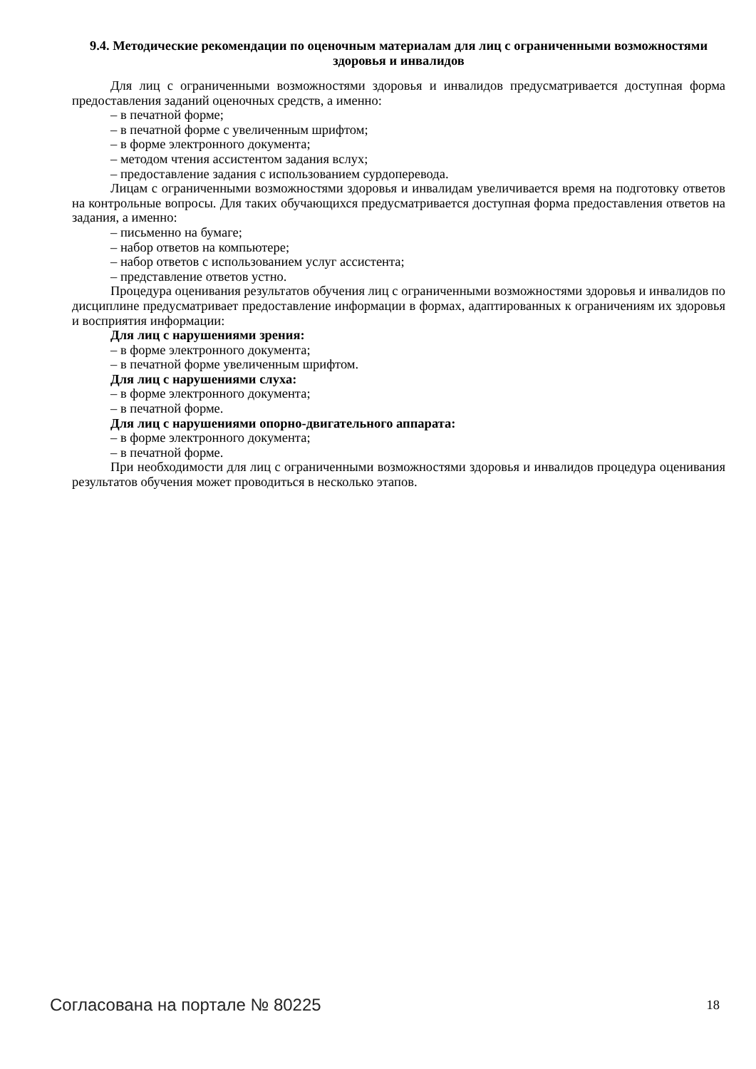9.4. Методические рекомендации по оценочным материалам для лиц с ограниченными возможностями здоровья и инвалидов
Для лиц с ограниченными возможностями здоровья и инвалидов предусматривается доступная форма предоставления заданий оценочных средств, а именно:
– в печатной форме;
– в печатной форме с увеличенным шрифтом;
– в форме электронного документа;
– методом чтения ассистентом задания вслух;
– предоставление задания с использованием сурдоперевода.
Лицам с ограниченными возможностями здоровья и инвалидам увеличивается время на подготовку ответов на контрольные вопросы. Для таких обучающихся предусматривается доступная форма предоставления ответов на задания, а именно:
– письменно на бумаге;
– набор ответов на компьютере;
– набор ответов с использованием услуг ассистента;
– представление ответов устно.
Процедура оценивания результатов обучения лиц с ограниченными возможностями здоровья и инвалидов по дисциплине предусматривает предоставление информации в формах, адаптированных к ограничениям их здоровья и восприятия информации:
Для лиц с нарушениями зрения:
– в форме электронного документа;
– в печатной форме увеличенным шрифтом.
Для лиц с нарушениями слуха:
– в форме электронного документа;
– в печатной форме.
Для лиц с нарушениями опорно-двигательного аппарата:
– в форме электронного документа;
– в печатной форме.
При необходимости для лиц с ограниченными возможностями здоровья и инвалидов процедура оценивания результатов обучения может проводиться в несколько этапов.
Согласована на портале № 80225 18